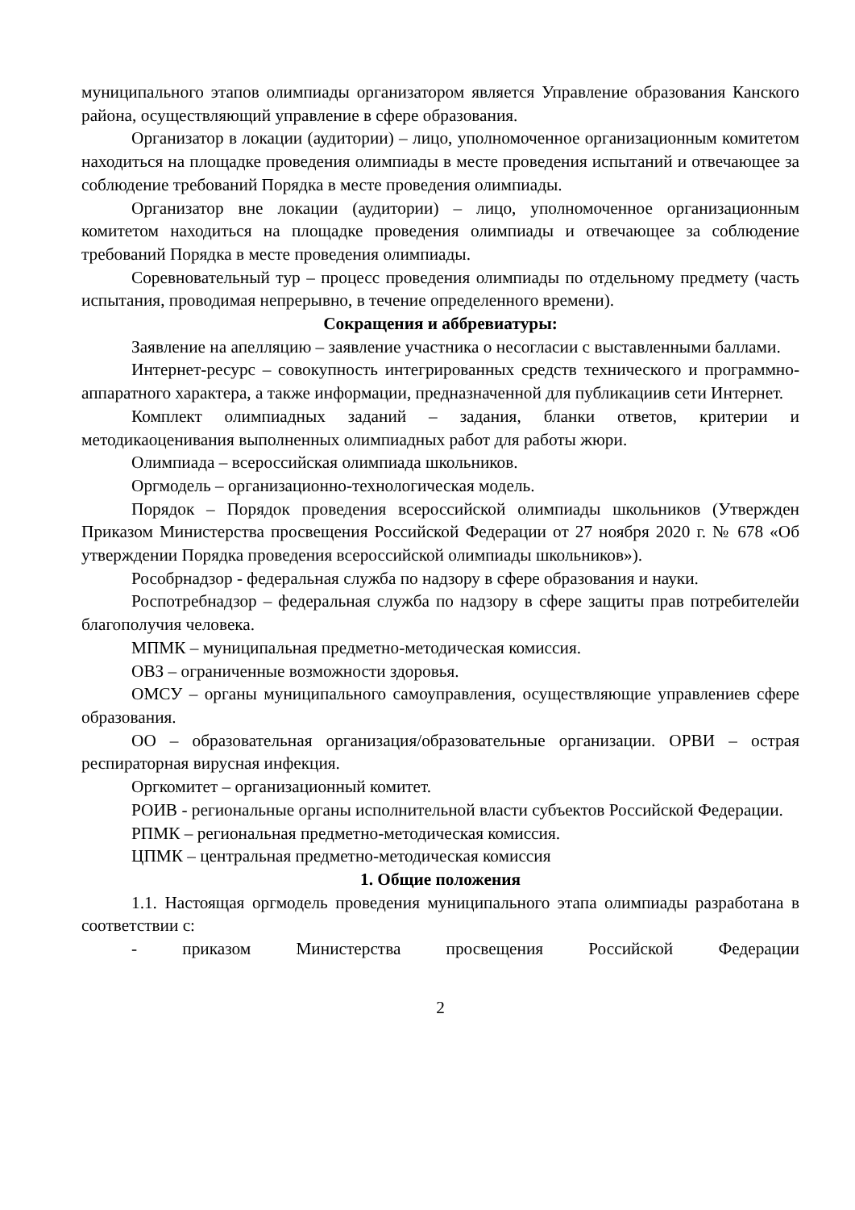муниципального этапов олимпиады организатором является Управление образования Канского района, осуществляющий управление в сфере образования.
Организатор в локации (аудитории) – лицо, уполномоченное организационным комитетом находиться на площадке проведения олимпиады в месте проведения испытаний и отвечающее за соблюдение требований Порядка в месте проведения олимпиады.
Организатор вне локации (аудитории) – лицо, уполномоченное организационным комитетом находиться на площадке проведения олимпиады и отвечающее за соблюдение требований Порядка в месте проведения олимпиады.
Соревновательный тур – процесс проведения олимпиады по отдельному предмету (часть испытания, проводимая непрерывно, в течение определенного времени).
Сокращения и аббревиатуры:
Заявление на апелляцию – заявление участника о несогласии с выставленными баллами.
Интернет-ресурс – совокупность интегрированных средств технического и программно-аппаратного характера, а также информации, предназначенной для публикациив сети Интернет.
Комплект олимпиадных заданий – задания, бланки ответов, критерии и методикаоценивания выполненных олимпиадных работ для работы жюри.
Олимпиада – всероссийская олимпиада школьников.
Оргмодель – организационно-технологическая модель.
Порядок – Порядок проведения всероссийской олимпиады школьников (Утвержден Приказом Министерства просвещения Российской Федерации от 27 ноября 2020 г. № 678 «Об утверждении Порядка проведения всероссийской олимпиады школьников»).
Рособрнадзор - федеральная служба по надзору в сфере образования и науки.
Роспотребнадзор – федеральная служба по надзору в сфере защиты прав потребителейи благополучия человека.
МПМК – муниципальная предметно-методическая комиссия.
ОВЗ – ограниченные возможности здоровья.
ОМСУ – органы муниципального самоуправления, осуществляющие управлениев сфере образования.
ОО – образовательная организация/образовательные организации. ОРВИ – острая респираторная вирусная инфекция.
Оргкомитет – организационный комитет.
РОИВ - региональные органы исполнительной власти субъектов Российской Федерации.
РПМК – региональная предметно-методическая комиссия.
ЦПМК – центральная предметно-методическая комиссия
1. Общие положения
1.1. Настоящая оргмодель проведения муниципального этапа олимпиады разработана в соответствии с:
- приказом Министерства просвещения Российской Федерации
2